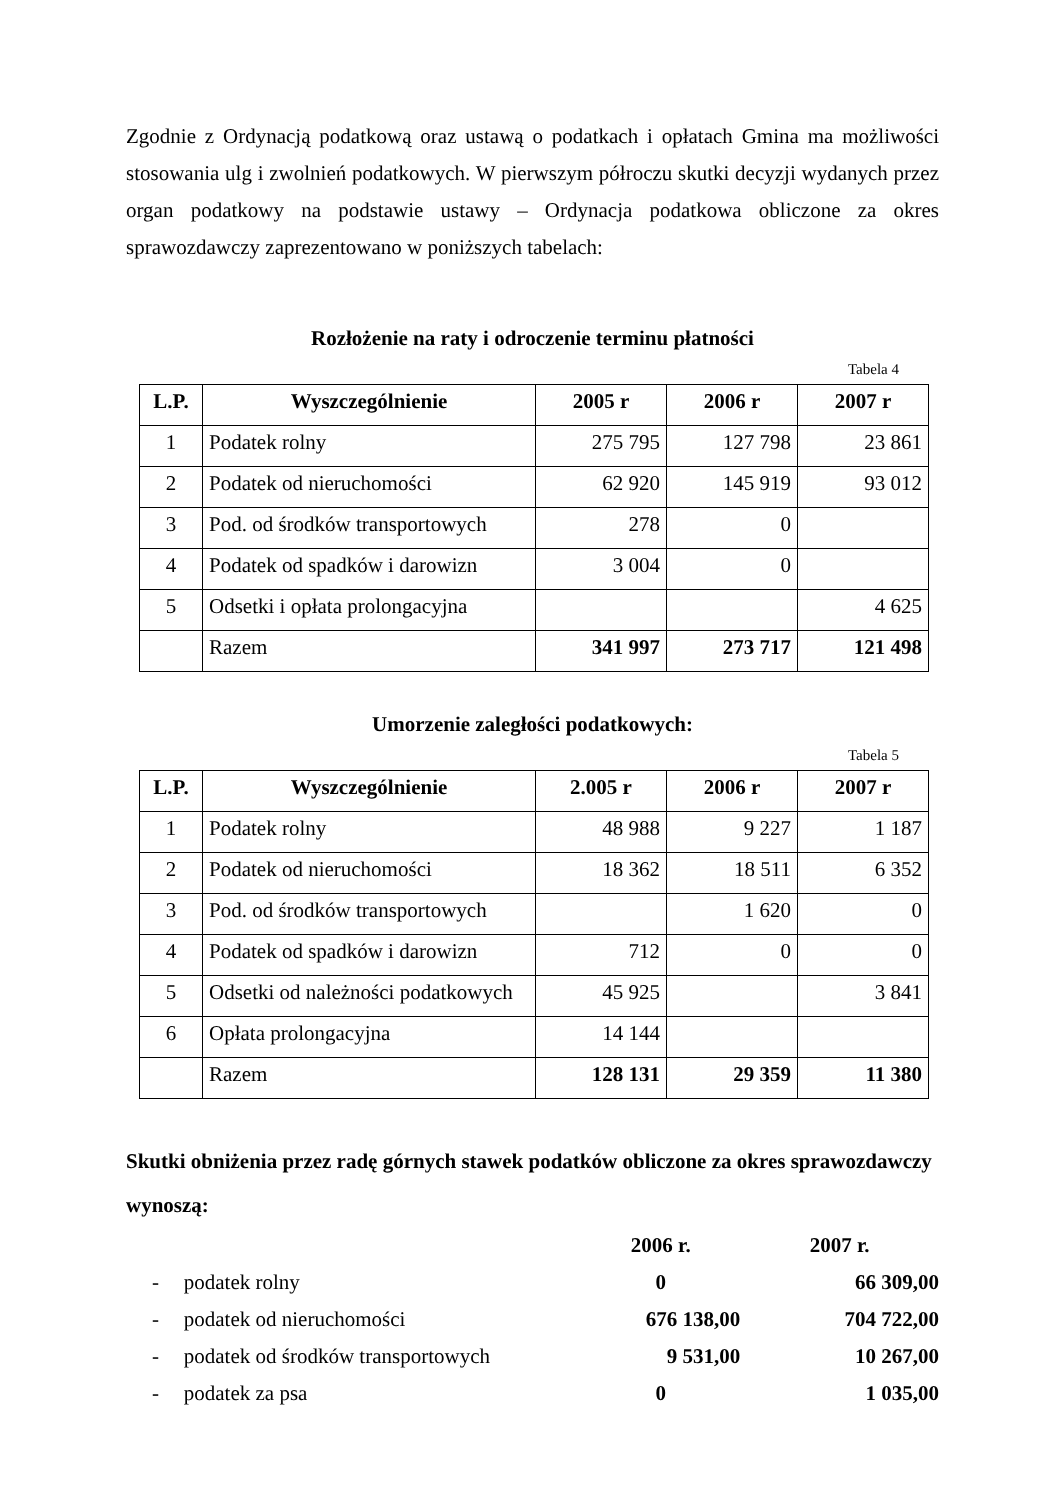Zgodnie z Ordynacją podatkową oraz ustawą o podatkach i opłatach Gmina ma możliwości stosowania ulg i zwolnień podatkowych. W pierwszym półroczu skutki decyzji wydanych przez organ podatkowy na podstawie ustawy – Ordynacja podatkowa obliczone za okres sprawozdawczy zaprezentowano w poniższych tabelach:
Rozłożenie na raty i odroczenie terminu płatności
Tabela 4
| L.P. | Wyszczególnienie | 2005 r | 2006 r | 2007 r |
| --- | --- | --- | --- | --- |
| 1 | Podatek rolny | 275 795 | 127 798 | 23 861 |
| 2 | Podatek od nieruchomości | 62 920 | 145 919 | 93 012 |
| 3 | Pod. od środków transportowych | 278 | 0 | |
| 4 | Podatek od spadków i darowizn | 3 004 | 0 | |
| 5 | Odsetki i opłata prolongacyjna | | | 4 625 |
| | Razem | 341 997 | 273 717 | 121 498 |
Umorzenie zaległości podatkowych:
Tabela 5
| L.P. | Wyszczególnienie | 2.005 r | 2006 r | 2007 r |
| --- | --- | --- | --- | --- |
| 1 | Podatek rolny | 48 988 | 9 227 | 1 187 |
| 2 | Podatek od nieruchomości | 18 362 | 18 511 | 6 352 |
| 3 | Pod. od środków transportowych | | 1 620 | 0 |
| 4 | Podatek od spadków i darowizn | 712 | 0 | 0 |
| 5 | Odsetki od należności podatkowych | 45 925 | | 3 841 |
| 6 | Opłata prolongacyjna | 14 144 | | |
| | Razem | 128 131 | 29 359 | 11 380 |
Skutki obniżenia przez radę górnych stawek podatków obliczone za okres sprawozdawczy wynoszą:
| | | 2006 r. | 2007 r. |
| - | podatek rolny | 0 | 66 309,00 |
| - | podatek od nieruchomości | 676 138,00 | 704 722,00 |
| - | podatek od środków transportowych | 9 531,00 | 10 267,00 |
| - | podatek za psa | 0 | 1 035,00 |